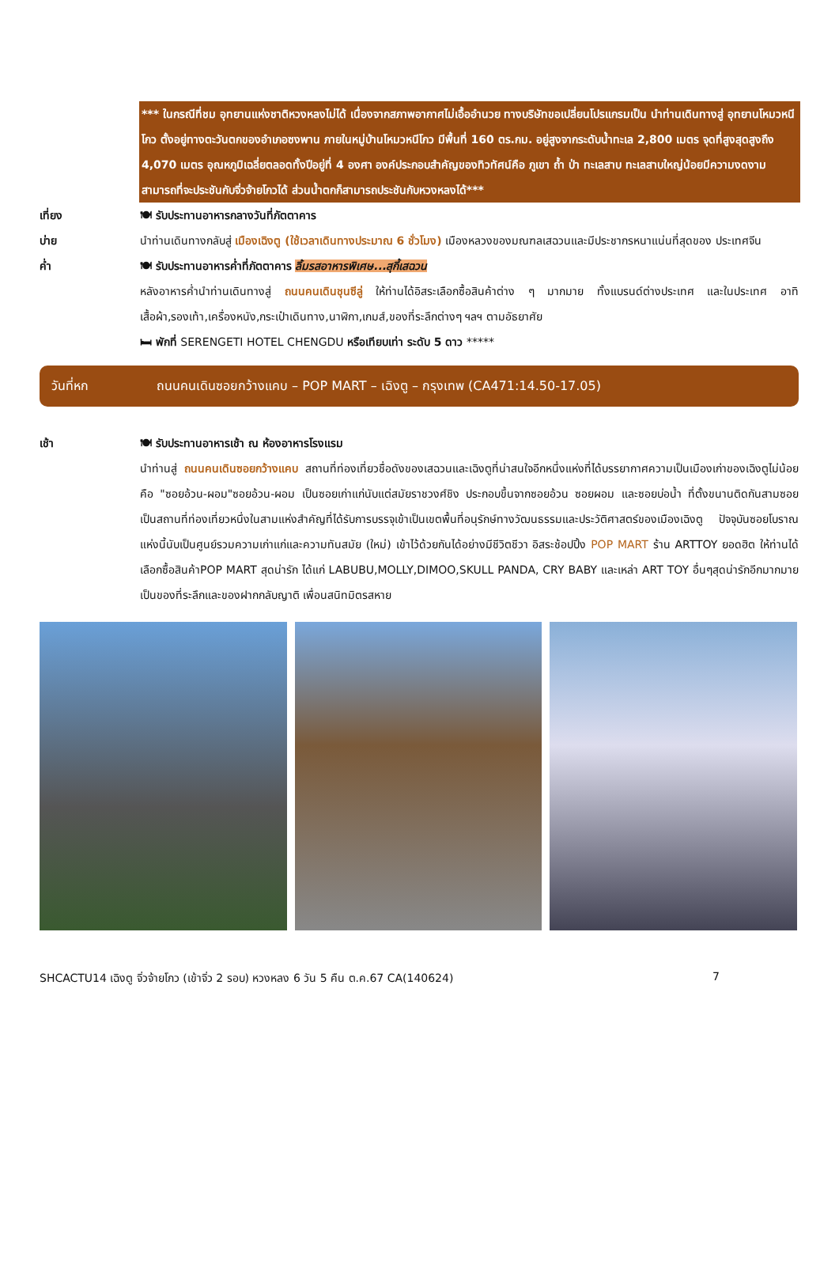*** ในกรณีที่ชม อุทยานแห่งชาติหวงหลงไม่ได้ เนื่องจากสภาพอากาศไม่เอื้ออำนวย ทางบริษัทขอเปลี่ยนโปรแกรมเป็น นำท่านเดินทางสู่ อุทยานโหมวหนีโกว ตั้งอยู่ทางตะวันตกของอำเภอซงพาน ภายในหมู่บ้านโหมวหนีโกว มีพื้นที่ 160 ตร.กม. อยู่สูงจากระดับน้ำทะเล 2,800 เมตร จุดที่สูงสุดสูงถึง 4,070 เมตร อุณหภูมิเฉลี่ยตลอดทั้งปีอยู่ที่ 4 องศา องค์ประกอบสำคัญของทิวทัศน์คือ ภูเขา ถ้ำ ป่า ทะเลสาบ ทะเลสาบใหญ่น้อยมีความงดงามสามารถที่จะประชันกับจิ่วจ้ายโกวได้ ส่วนน้ำตกก็สามารถประชันกับหวงหลงได้***
เที่ยง 🍽 รับประทานอาหารกลางวันที่ภัตตาคาร
บ่าย นำท่านเดินทางกลับสู่ เมืองเฉิงตู (ใช้เวลาเดินทางประมาณ 6 ชั่วโมง) เมืองหลวงของมณฑลเสฉวนและมีประชากรหนาแน่นที่สุดของ ประเทศจีน
ค่ำ 🍽 รับประทานอาหารค่ำที่ภัตตาคาร ลิ้มรสอาหารพิเศษ...สุกี้เสฉวน
หลังอาหารค่ำนำท่านเดินทางสู่ ถนนคนเดินชุนซีลู่ ให้ท่านได้อิสระเลือกซื้อสินค้าต่าง ๆ มากมาย ทั้งแบรนด์ต่างประเทศ และในประเทศ อาทิ เสื้อผ้า,รองเท้า,เครื่องหนัง,กระเป๋าเดินทาง,นาฬิกา,เกมส์,ของที่ระลึกต่างๆ ฯลฯ ตามอัธยาศัย
🛏 พักที่ SERENGETI HOTEL CHENGDU หรือเทียบเท่า ระดับ 5 ดาว *****
วันที่หก ถนนคนเดินซอยกว้างแคบ – POP MART – เฉิงตู – กรุงเทพ (CA471:14.50-17.05)
เช้า 🍽 รับประทานอาหารเช้า ณ ห้องอาหารโรงแรม
นำท่านสู่ ถนนคนเดินซอยกว้างแคบ สถานที่ท่องเที่ยวชื่อดังของเสฉวนและเฉิงตูที่น่าสนใจอีกหนึ่งแห่งที่ได้บรรยากาศความเป็นเมืองเก่าของเฉิงตูไม่น้อย คือ "ซอยอ้วน-ผอม"ซอยอ้วน-ผอม เป็นซอยเก่าแก่นับแต่สมัยราชวงศ์ชิง ประกอบขึ้นจากซอยอ้วน ซอยผอม และซอยบ่อน้ำ ที่ตั้งขนานติดกันสามซอย เป็นสถานที่ท่องเที่ยวหนึ่งในสามแห่งสำคัญที่ได้รับการบรรจุเข้าเป็นเขตพื้นที่อนุรักษ์ทางวัฒนธรรมและประวัติศาสตร์ของเมืองเฉิงตู ปัจจุบันซอยโบราณแห่งนี้นับเป็นศูนย์รวมความเก่าแก่และความทันสมัย (ใหม่) เข้าไว้ด้วยกันได้อย่างมีชีวิตชีวา อิสระช้อปปิ้ง POP MART ร้าน ARTTOY ยอดฮิต ให้ท่านได้เลือกซื้อสินค้าPOP MART สุดน่ารัก ได้แก่ LABUBU,MOLLY,DIMOO,SKULL PANDA, CRY BABY และเหล่า ART TOY อื่นๆสุดน่ารักอีกมากมาย เป็นของที่ระลึกและของฝากกลับญาติ เพื่อนสนิทมิตรสหาย
SHCACTU14 เฉิงตู จิ่วจ้ายโกว (เข้าจิ่ว 2 รอบ) หวงหลง 6 วัน 5 คืน ต.ค.67 CA(140624) 7